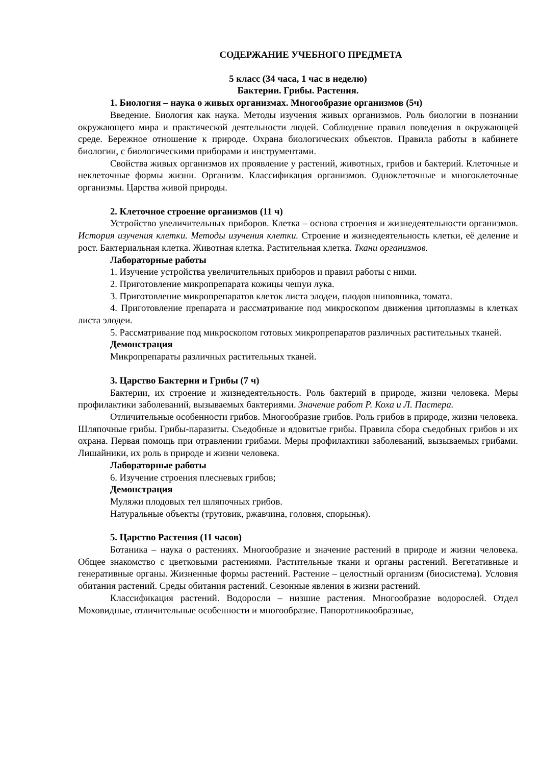СОДЕРЖАНИЕ УЧЕБНОГО ПРЕДМЕТА
5 класс (34 часа, 1 час в неделю)
Бактерии. Грибы. Растения.
1. Биология – наука о живых организмах. Многообразие организмов (5ч)
Введение. Биология как наука. Методы изучения живых организмов. Роль биологии в познании окружающего мира и практической деятельности людей. Соблюдение правил поведения в окружающей среде. Бережное отношение к природе. Охрана биологических объектов. Правила работы в кабинете биологии, с биологическими приборами и инструментами.
Свойства живых организмов их проявление у растений, животных, грибов и бактерий. Клеточные и неклеточные формы жизни. Организм. Классификация организмов. Одноклеточные и многоклеточные организмы. Царства живой природы.
2. Клеточное строение организмов (11 ч)
Устройство увеличительных приборов. Клетка – основа строения и жизнедеятельности организмов. История изучения клетки. Методы изучения клетки. Строение и жизнедеятельность клетки, её деление и рост. Бактериальная клетка. Животная клетка. Растительная клетка. Ткани организмов.
Лабораторные работы
1. Изучение устройства увеличительных приборов и правил работы с ними.
2. Приготовление микропрепарата кожицы чешуи лука.
3. Приготовление микропрепаратов клеток листа элодеи, плодов шиповника, томата.
4. Приготовление препарата и рассматривание под микроскопом движения цитоплазмы в клетках листа элодеи.
5. Рассматривание под микроскопом готовых микропрепаратов различных растительных тканей.
Демонстрация
Микропрепараты различных растительных тканей.
3. Царство Бактерии и Грибы (7 ч)
Бактерии, их строение и жизнедеятельность. Роль бактерий в природе, жизни человека. Меры профилактики заболеваний, вызываемых бактериями. Значение работ Р. Коха и Л. Пастера.
Отличительные особенности грибов. Многообразие грибов. Роль грибов в природе, жизни человека. Шляпочные грибы. Грибы-паразиты. Съедобные и ядовитые грибы. Правила сбора съедобных грибов и их охрана. Первая помощь при отравлении грибами. Меры профилактики заболеваний, вызываемых грибами. Лишайники, их роль в природе и жизни человека.
Лабораторные работы
6. Изучение строения плесневых грибов;
Демонстрация
Муляжи плодовых тел шляпочных грибов.
Натуральные объекты (трутовик, ржавчина, головня, спорынья).
5. Царство Растения (11 часов)
Ботаника – наука о растениях. Многообразие и значение растений в природе и жизни человека. Общее знакомство с цветковыми растениями. Растительные ткани и органы растений. Вегетативные и генеративные органы. Жизненные формы растений. Растение – целостный организм (биосистема). Условия обитания растений. Среды обитания растений. Сезонные явления в жизни растений.
Классификация растений. Водоросли – низшие растения. Многообразие водорослей. Отдел Моховидные, отличительные особенности и многообразие. Папоротникообразные,